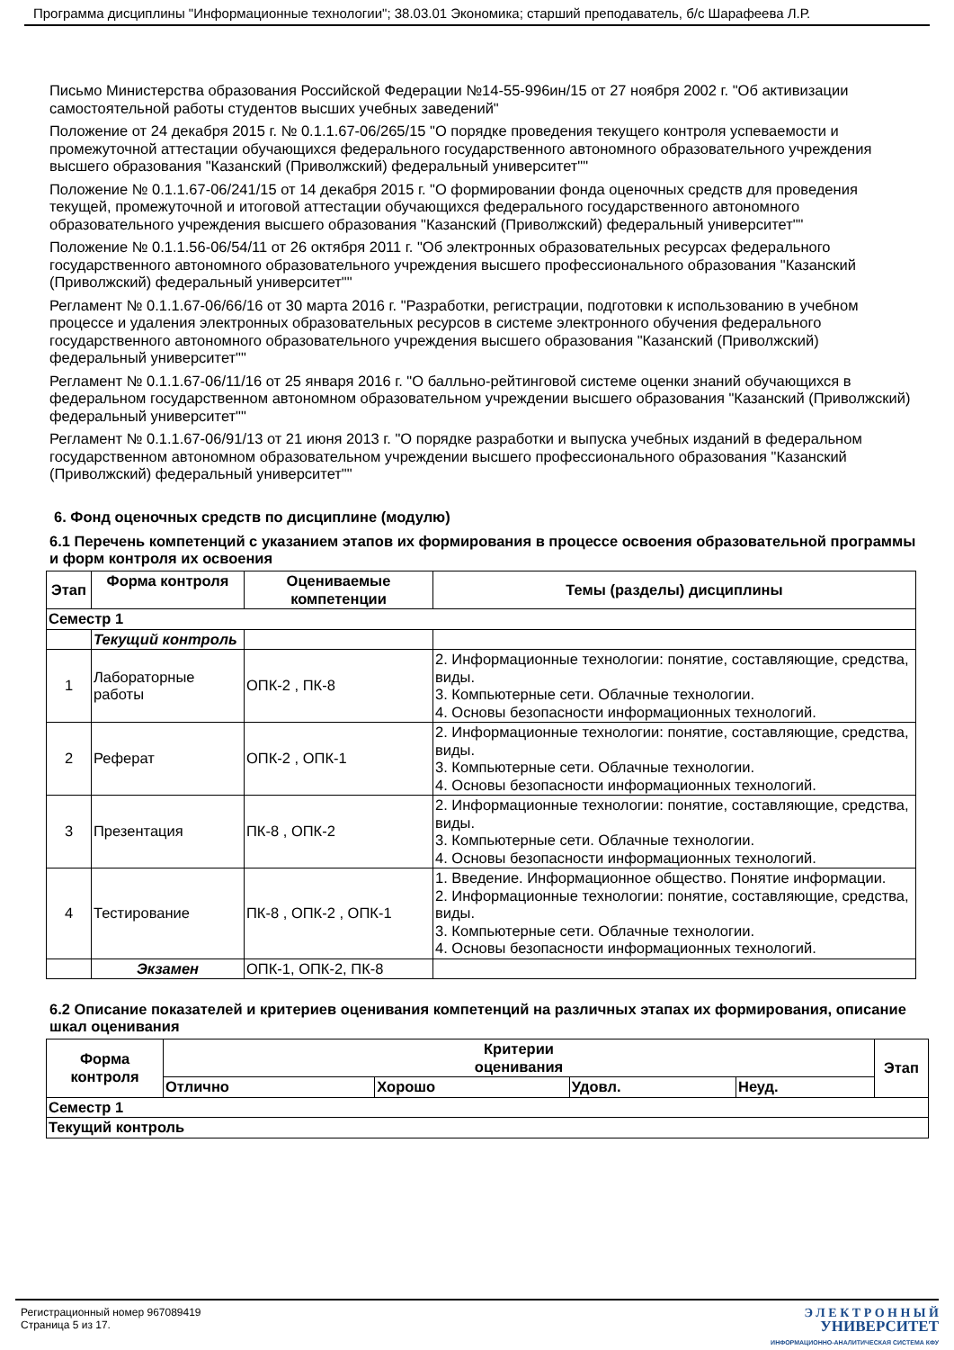Программа дисциплины "Информационные технологии"; 38.03.01 Экономика; старший преподаватель, б/с Шарафеева Л.Р.
Письмо Министерства образования Российской Федерации №14-55-996ин/15 от 27 ноября 2002 г. "Об активизации самостоятельной работы студентов высших учебных заведений"
Положение от 24 декабря 2015 г. № 0.1.1.67-06/265/15 "О порядке проведения текущего контроля успеваемости и промежуточной аттестации обучающихся федерального государственного автономного образовательного учреждения высшего образования "Казанский (Приволжский) федеральный университет""
Положение № 0.1.1.67-06/241/15 от 14 декабря 2015 г. "О формировании фонда оценочных средств для проведения текущей, промежуточной и итоговой аттестации обучающихся федерального государственного автономного образовательного учреждения высшего образования "Казанский (Приволжский) федеральный университет""
Положение № 0.1.1.56-06/54/11 от 26 октября 2011 г. "Об электронных образовательных ресурсах федерального государственного автономного образовательного учреждения высшего профессионального образования "Казанский (Приволжский) федеральный университет""
Регламент № 0.1.1.67-06/66/16 от 30 марта 2016 г. "Разработки, регистрации, подготовки к использованию в учебном процессе и удаления электронных образовательных ресурсов в системе электронного обучения федерального государственного автономного образовательного учреждения высшего образования "Казанский (Приволжский) федеральный университет""
Регламент № 0.1.1.67-06/11/16 от 25 января 2016 г. "О балльно-рейтинговой системе оценки знаний обучающихся в федеральном государственном автономном образовательном учреждении высшего образования "Казанский (Приволжский) федеральный университет""
Регламент № 0.1.1.67-06/91/13 от 21 июня 2013 г. "О порядке разработки и выпуска учебных изданий в федеральном государственном автономном образовательном учреждении высшего профессионального образования "Казанский (Приволжский) федеральный университет""
6. Фонд оценочных средств по дисциплине (модулю)
6.1 Перечень компетенций с указанием этапов их формирования в процессе освоения образовательной программы и форм контроля их освоения
| Этап | Форма контроля | Оцениваемые компетенции | Темы (разделы) дисциплины |
| --- | --- | --- | --- |
| Семестр 1 | | | |
| | Текущий контроль | | |
| 1 | Лабораторные работы | ОПК-2 , ПК-8 | 2. Информационные технологии: понятие, составляющие, средства, виды. 3. Компьютерные сети. Облачные технологии. 4. Основы безопасности информационных технологий. |
| 2 | Реферат | ОПК-2 , ОПК-1 | 2. Информационные технологии: понятие, составляющие, средства, виды. 3. Компьютерные сети. Облачные технологии. 4. Основы безопасности информационных технологий. |
| 3 | Презентация | ПК-8 , ОПК-2 | 2. Информационные технологии: понятие, составляющие, средства, виды. 3. Компьютерные сети. Облачные технологии. 4. Основы безопасности информационных технологий. |
| 4 | Тестирование | ПК-8 , ОПК-2 , ОПК-1 | 1. Введение. Информационное общество. Понятие информации. 2. Информационные технологии: понятие, составляющие, средства, виды. 3. Компьютерные сети. Облачные технологии. 4. Основы безопасности информационных технологий. |
| | Экзамен | ОПК-1, ОПК-2, ПК-8 | |
6.2 Описание показателей и критериев оценивания компетенций на различных этапах их формирования, описание шкал оценивания
| Форма контроля | Критерии оценивания | | | | Этап |
| --- | --- | --- | --- | --- | --- |
| | Отлично | Хорошо | Удовл. | Неуд. | |
| Семестр 1 | | | | | |
| Текущий контроль | | | | | |
Регистрационный номер 967089419
Страница 5 из 17.
Э Л Е К Т Р О Н Н Ы Й
УНИВЕРСИТЕТ
ИНФОРМАЦИОННО-АНАЛИТИЧЕСКАЯ СИСТЕМА КФУ